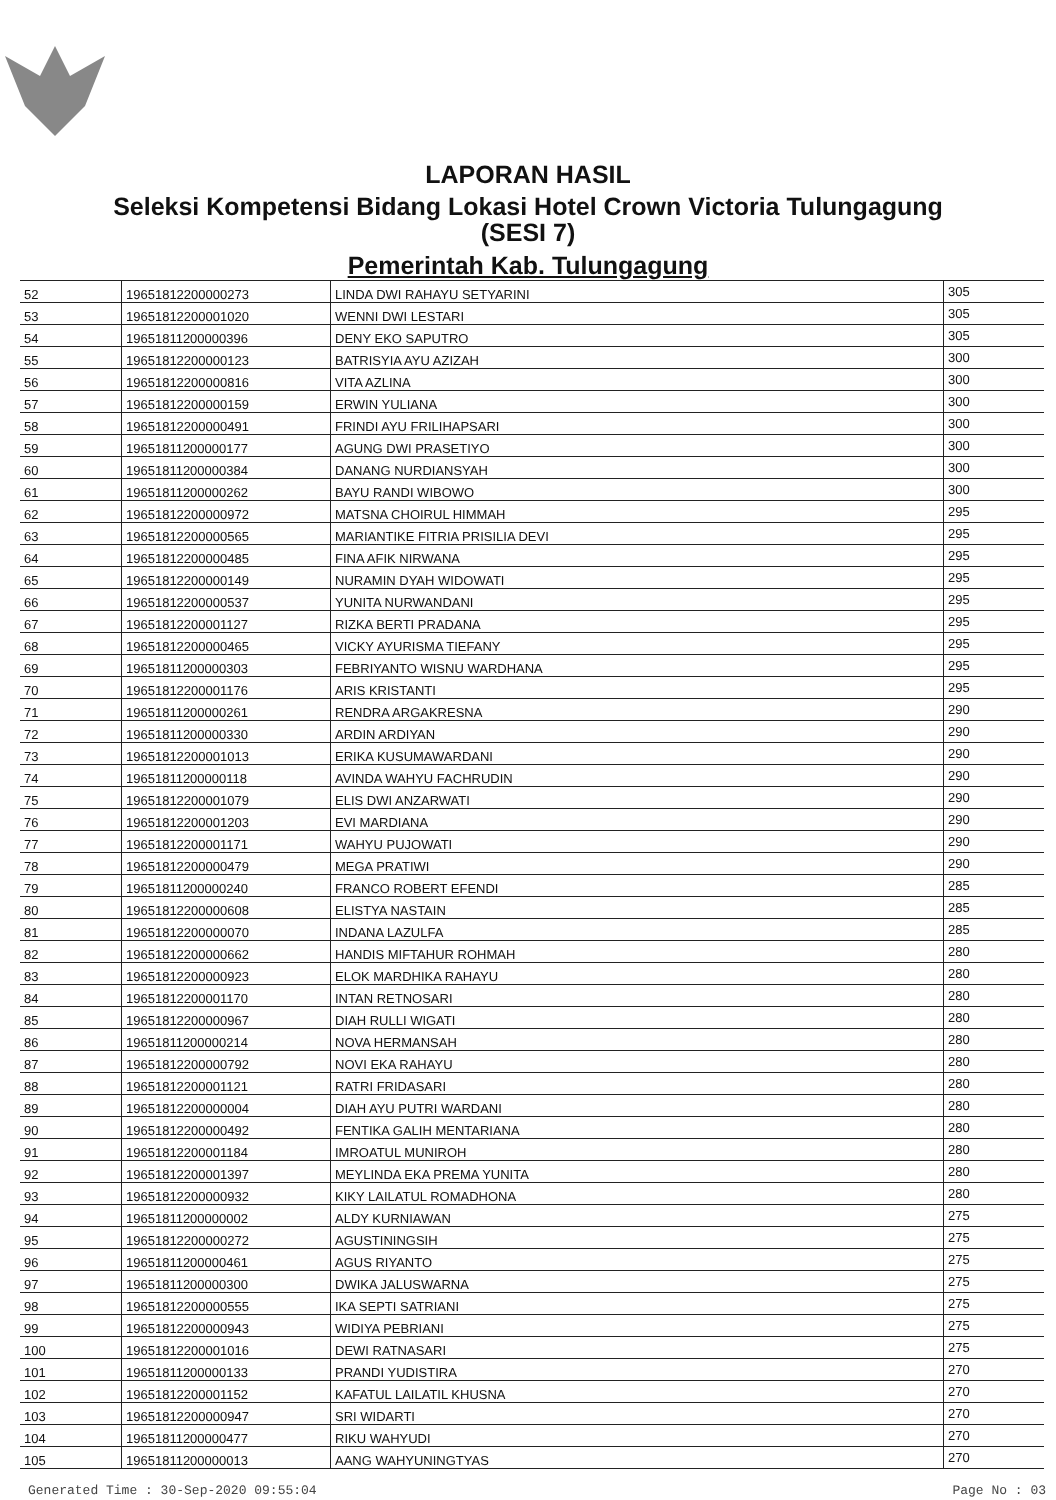LAPORAN HASIL
Seleksi Kompetensi Bidang Lokasi Hotel Crown Victoria Tulungagung
(SESI 7)
Pemerintah Kab. Tulungagung
| 52 | 19651812200000273 | LINDA DWI RAHAYU SETYARINI | 305 |
| 53 | 19651812200001020 | WENNI DWI LESTARI | 305 |
| 54 | 19651811200000396 | DENY EKO SAPUTRO | 305 |
| 55 | 19651812200000123 | BATRISYIA AYU AZIZAH | 300 |
| 56 | 19651812200000816 | VITA AZLINA | 300 |
| 57 | 19651812200000159 | ERWIN YULIANA | 300 |
| 58 | 19651812200000491 | FRINDI AYU FRILIHAPSARI | 300 |
| 59 | 19651811200000177 | AGUNG DWI PRASETIYO | 300 |
| 60 | 19651811200000384 | DANANG NURDIANSYAH | 300 |
| 61 | 19651811200000262 | BAYU RANDI WIBOWO | 300 |
| 62 | 19651812200000972 | MATSNA CHOIRUL HIMMAH | 295 |
| 63 | 19651812200000565 | MARIANTIKE FITRIA PRISILIA DEVI | 295 |
| 64 | 19651812200000485 | FINA AFIK NIRWANA | 295 |
| 65 | 19651812200000149 | NURAMIN DYAH WIDOWATI | 295 |
| 66 | 19651812200000537 | YUNITA NURWANDANI | 295 |
| 67 | 19651812200001127 | RIZKA BERTI PRADANA | 295 |
| 68 | 19651812200000465 | VICKY AYURISMA TIEFANY | 295 |
| 69 | 19651811200000303 | FEBRIYANTO WISNU WARDHANA | 295 |
| 70 | 19651812200001176 | ARIS KRISTANTI | 295 |
| 71 | 19651811200000261 | RENDRA ARGAKRESNA | 290 |
| 72 | 19651811200000330 | ARDIN ARDIYAN | 290 |
| 73 | 19651812200001013 | ERIKA KUSUMAWARDANI | 290 |
| 74 | 19651811200000118 | AVINDA WAHYU FACHRUDIN | 290 |
| 75 | 19651812200001079 | ELIS DWI ANZARWATI | 290 |
| 76 | 19651812200001203 | EVI MARDIANA | 290 |
| 77 | 19651812200001171 | WAHYU PUJOWATI | 290 |
| 78 | 19651812200000479 | MEGA PRATIWI | 290 |
| 79 | 19651811200000240 | FRANCO ROBERT EFENDI | 285 |
| 80 | 19651812200000608 | ELISTYA NASTAIN | 285 |
| 81 | 19651812200000070 | INDANA LAZULFA | 285 |
| 82 | 19651812200000662 | HANDIS MIFTAHUR ROHMAH | 280 |
| 83 | 19651812200000923 | ELOK MARDHIKA RAHAYU | 280 |
| 84 | 19651812200001170 | INTAN RETNOSARI | 280 |
| 85 | 19651812200000967 | DIAH RULLI WIGATI | 280 |
| 86 | 19651811200000214 | NOVA HERMANSAH | 280 |
| 87 | 19651812200000792 | NOVI EKA RAHAYU | 280 |
| 88 | 19651812200001121 | RATRI FRIDASARI | 280 |
| 89 | 19651812200000004 | DIAH AYU PUTRI WARDANI | 280 |
| 90 | 19651812200000492 | FENTIKA GALIH MENTARIANA | 280 |
| 91 | 19651812200001184 | IMROATUL MUNIROH | 280 |
| 92 | 19651812200001397 | MEYLINDA EKA PREMA YUNITA | 280 |
| 93 | 19651812200000932 | KIKY LAILATUL ROMADHONA | 280 |
| 94 | 19651811200000002 | ALDY KURNIAWAN | 275 |
| 95 | 19651812200000272 | AGUSTININGSIH | 275 |
| 96 | 19651811200000461 | AGUS RIYANTO | 275 |
| 97 | 19651811200000300 | DWIKA JALUSWARNA | 275 |
| 98 | 19651812200000555 | IKA SEPTI SATRIANI | 275 |
| 99 | 19651812200000943 | WIDIYA PEBRIANI | 275 |
| 100 | 19651812200001016 | DEWI RATNASARI | 275 |
| 101 | 19651811200000133 | PRANDI YUDISTIRA | 270 |
| 102 | 19651812200001152 | KAFATUL LAILATIL KHUSNA | 270 |
| 103 | 19651812200000947 | SRI WIDARTI | 270 |
| 104 | 19651811200000477 | RIKU WAHYUDI | 270 |
| 105 | 19651811200000013 | AANG WAHYUNINGTYAS | 270 |
Generated Time : 30-Sep-2020 09:55:04 Page No : 03